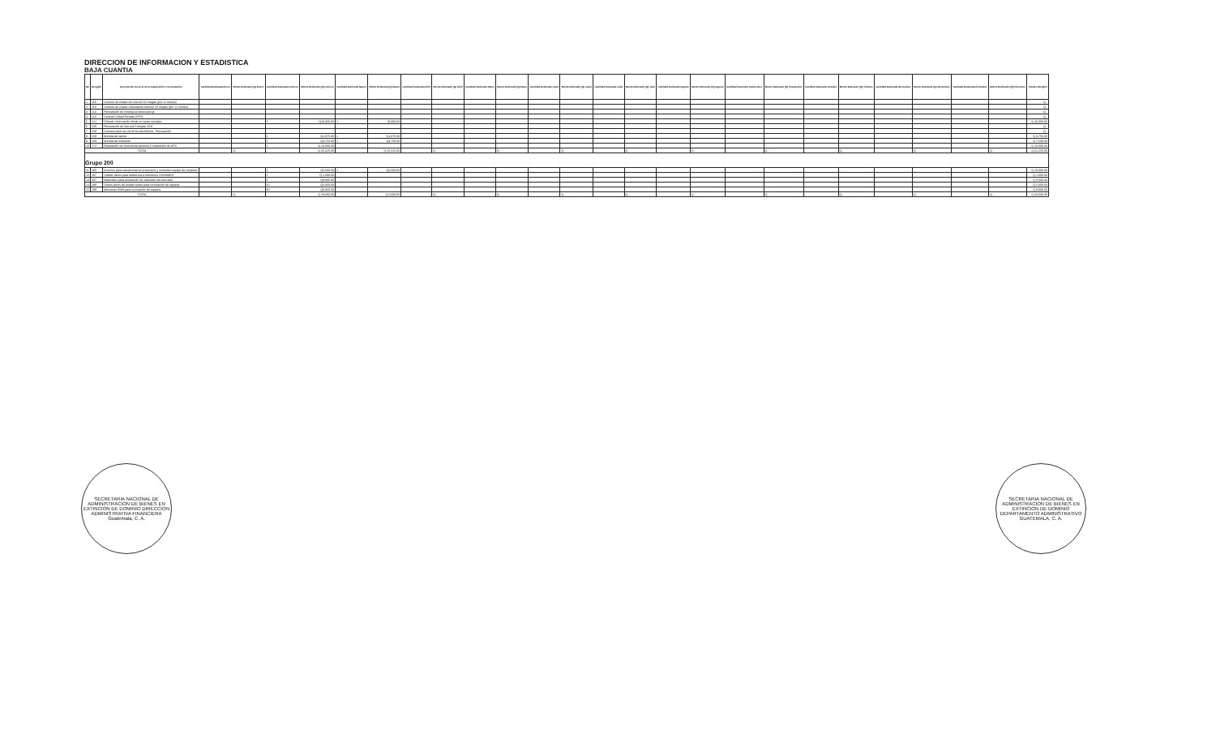DIRECCION DE INFORMACION Y ESTADISTICA
BAJA CUANTIA
| No | Renglón | Descripción General de la Adquisición o Contratación | Cantidad Estimada Enero | Monto Estimado (Q) Enero | Cantidad Estimada Febrero | Monto Estimado (Q) Febrero | Cantidad Estimada Marzo | Monto Estimado (Q) Marzo | Cantidad Estimada Abril | Monto Estimado (Q) Abril | Cantidad Estimada Mayo | Monto Estimado (Q) Mayo | Cantidad Estimada Junio | Monto Estimado (Q) Junio | Cantidad Estimada Julio | Monto Estimado (Q) Julio | Cantidad Estimada Agosto | Monto Estimado (Q) Agosto | Cantidad Estimada Septiembre | Monto Estimado (Q) Septiembre | Cantidad Estimada Octubre | Monto Estimado (Q) Octubre | Cantidad Estimada Noviembre | Monto Estimado (Q) Noviembre | Cantidad Estimada Diciembre | Monto Estimado (Q) Diciembre | Totales Renglón |
| --- | --- | --- | --- | --- | --- | --- | --- | --- | --- | --- | --- | --- | --- | --- | --- | --- | --- | --- | --- | --- | --- | --- | --- | --- | --- | --- | --- |
| 1 | 113 | Servicio de enlace de Internet 50 megas (por 12 meses) | | | | | | | | | | | | | | | | | | | | | | | | | Q - |
| 2 | 113 | Servicio de enlace redundante Internet 50 megas (por 12 meses) | | | | | | | | | | | | | | | | | | | | | | | | | Q - |
| 3 | 113 | Renovación de hosting senabed.gob.gt | | | | | | | | | | | | | | | | | | | | | | | | | Q - |
| 4 | 113 | Servidor Virtual Privado (VPS) | | | | | | | | | | | | | | | | | | | | | | | | | Q - |
| 5 | 121 | Difundir información oficial en redes sociales | | | 1 | Q20,000.00 | 1 | 20,000.00 | | | | | | | | | | | | | | | | | | | Q 40,000.00 |
| 6 | 158 | Renovación de licencia Fortigate 101f | | | | | | | | | | | | | | | | | | | | | | | | | Q - |
| 7 | 158 | Licencia para uso de firma electrónica - Renovación | | | | | | | | | | | | | | | | | | | | | | | | | Q - |
| 8 | 158 | licencia de canva | | | 1 | Q1,875.00 | 1 | Q1,875.00 | | | | | | | | | | | | | | | | | | | Q 3,750.00 |
| 9 | 158 | licencia de hootsuite | | | 1 | Q3,750.00 | 1 | Q3,750.00 | | | | | | | | | | | | | | | | | | | Q 7,500.00 |
| 10 | 174 | Reparación de Acometida electrica e instalación de UPS | | | 1 | Q 10,000.00 | | | | | | | | | | | | | | | | | | | | | Q 10,000.00 |
| TOTAL | | | | Q - | | Q 35,625.00 | | Q 25,625.00 | | Q - | | Q - | | Q - | | Q - | | Q - | | Q - | | Q - | | Q - | | Q - | Q 61,250.00 |
| Grupo 200 | | | | | | | | | | | | | | | | | | | | | | | | | | | |
| 11 | 269 | Insumos para mantenimiento preventivo y correctivo equipo de computo | | | 1 | Q5,000.00 | 1 | Q5,000.00 | | | | | | | | | | | | | | | | | | | Q 10,000.00 |
| 12 | 297 | Cables varios para asistencia a reuniones CONAMED | | | 1 | Q 1,000.00 | | | | | | | | | | | | | | | | | | | | | Q 1,000.00 |
| 13 | 297 | Materiales para ampliación de cableado estructurado | | | 1 | Q8,000.00 | | | | | | | | | | | | | | | | | | | | | Q 8,000.00 |
| 14 | 298 | Discos duros de estado solido para renovación de equipos | | | 10 | Q5,000.00 | | | | | | | | | | | | | | | | | | | | | Q 5,000.00 |
| 15 | 298 | Memorias RAM para renovación de equipos | | | 30 | Q9,000.00 | | | | | | | | | | | | | | | | | | | | | Q 9,000.00 |
| TOTAL | | | | Q - | | Q 28,000.00 | | Q 5,000.00 | | Q - | | Q - | | Q - | | Q - | | Q - | | Q - | | Q - | | Q - | | Q - | Q 33,000.00 |
SECRETARIA NACIONAL DE ADMINISTRACION DE BIENES EN EXTINCION DE DOMINIO DIRECCION ADMINISTRATIVA FINANCIERA Guatemala, C. A.
SECRETARIA NACIONAL DE ADMINISTRACION DE BIENES EN EXTINCION DE DOMINIO DEPARTAMENTO ADMINISTRATIVO GUATEMALA, C. A.